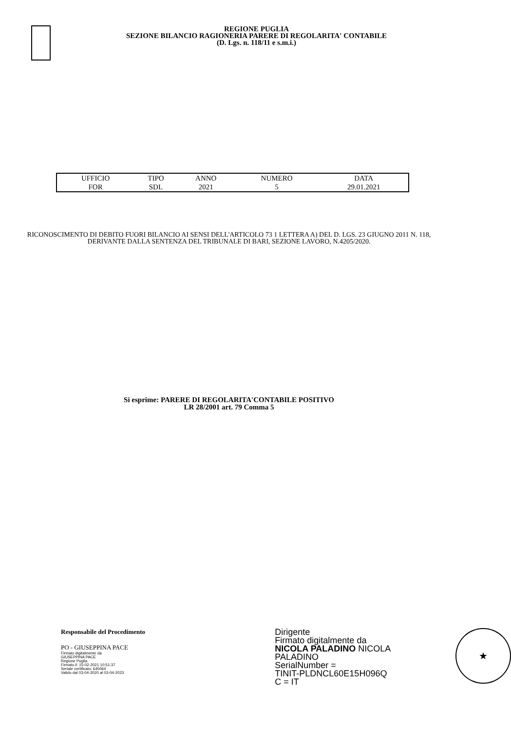REGIONE PUGLIA
SEZIONE BILANCIO RAGIONERIA PARERE DI REGOLARITA' CONTABILE
(D. Lgs. n. 118/11 e s.m.i.)
| UFFICIO | TIPO | ANNO | NUMERO | DATA |
| --- | --- | --- | --- | --- |
| FOR | SDL | 2021 | 5 | 29.01.2021 |
RICONOSCIMENTO DI DEBITO FUORI BILANCIO AI SENSI DELL'ARTICOLO 73 1 LETTERA A) DEL D. LGS. 23 GIUGNO 2011 N. 118, DERIVANTE DALLA SENTENZA DEL TRIBUNALE DI BARI, SEZIONE LAVORO, N.4205/2020.
Si esprime: PARERE DI REGOLARITA'CONTABILE POSITIVO
LR 28/2001 art. 79 Comma 5
Responsabile del Procedimento
PO - GIUSEPPINA PACE
Firmato digitalmente da
GIUSEPPINA PACE
Regione Puglia
Firmato il: 15-02-2021 10:51:37
Seriale certificato: 645064
Valido dal 03-04-2020 al 03-04-2023
Dirigente
Firmato digitalmente da
NICOLA PALADINO NICOLA PALADINO
SerialNumber =
TINIT-PLDNCL60E15H096Q
C = IT
★